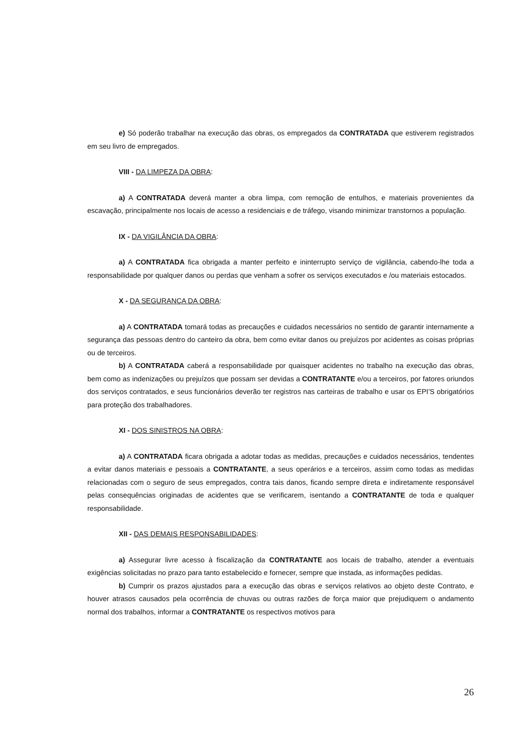e) Só poderão trabalhar na execução das obras, os empregados da CONTRATADA que estiverem registrados em seu livro de empregados.
VIII - DA LIMPEZA DA OBRA:
a) A CONTRATADA deverá manter a obra limpa, com remoção de entulhos, e materiais provenientes da escavação, principalmente nos locais de acesso a residenciais e de tráfego, visando minimizar transtornos a população.
IX - DA VIGILÂNCIA DA OBRA:
a) A CONTRATADA fica obrigada a manter perfeito e ininterrupto serviço de vigilância, cabendo-lhe toda a responsabilidade por qualquer danos ou perdas que venham a sofrer os serviços executados e /ou materiais estocados.
X - DA SEGURANÇA DA OBRA:
a) A CONTRATADA tomará todas as precauções e cuidados necessários no sentido de garantir internamente a segurança das pessoas dentro do canteiro da obra, bem como evitar danos ou prejuízos por acidentes as coisas próprias ou de terceiros.
b) A CONTRATADA caberá a responsabilidade por quaisquer acidentes no trabalho na execução das obras, bem como as indenizações ou prejuízos que possam ser devidas a CONTRATANTE e/ou a terceiros, por fatores oriundos dos serviços contratados, e seus funcionários deverão ter registros nas carteiras de trabalho e usar os EPI'S obrigatórios para proteção dos trabalhadores.
XI - DOS SINISTROS NA OBRA:
a) A CONTRATADA ficara obrigada a adotar todas as medidas, precauções e cuidados necessários, tendentes a evitar danos materiais e pessoais a CONTRATANTE, a seus operários e a terceiros, assim como todas as medidas relacionadas com o seguro de seus empregados, contra tais danos, ficando sempre direta e indiretamente responsável pelas consequências originadas de acidentes que se verificarem, isentando a CONTRATANTE de toda e qualquer responsabilidade.
XII - DAS DEMAIS RESPONSABILIDADES:
a) Assegurar livre acesso à fiscalização da CONTRATANTE aos locais de trabalho, atender a eventuais exigências solicitadas no prazo para tanto estabelecido e fornecer, sempre que instada, as informações pedidas.
b) Cumprir os prazos ajustados para a execução das obras e serviços relativos ao objeto deste Contrato, e houver atrasos causados pela ocorrência de chuvas ou outras razões de força maior que prejudiquem o andamento normal dos trabalhos, informar a CONTRATANTE os respectivos motivos para
26